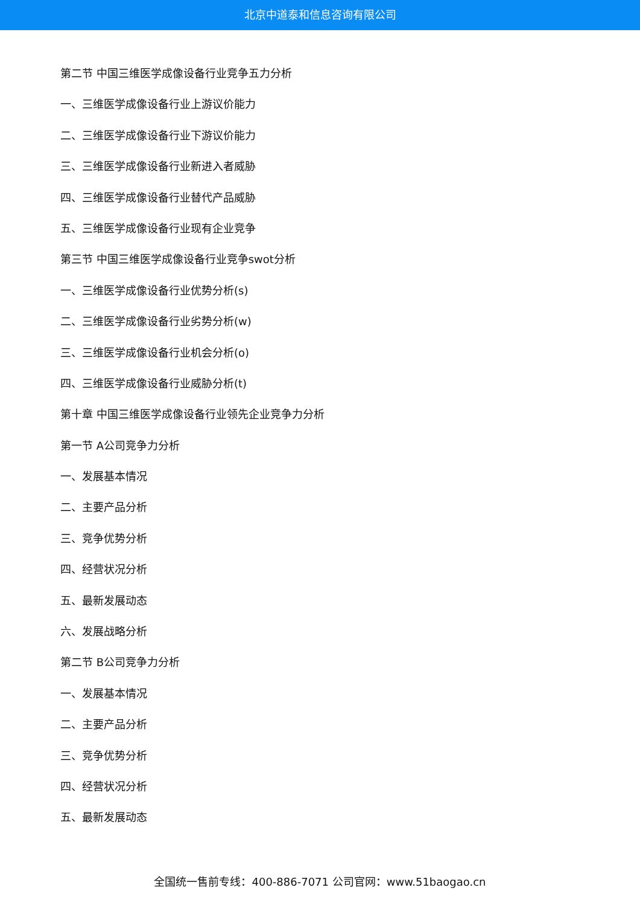北京中道泰和信息咨询有限公司
第二节 中国三维医学成像设备行业竞争五力分析
一、三维医学成像设备行业上游议价能力
二、三维医学成像设备行业下游议价能力
三、三维医学成像设备行业新进入者威胁
四、三维医学成像设备行业替代产品威胁
五、三维医学成像设备行业现有企业竞争
第三节 中国三维医学成像设备行业竞争swot分析
一、三维医学成像设备行业优势分析(s)
二、三维医学成像设备行业劣势分析(w)
三、三维医学成像设备行业机会分析(o)
四、三维医学成像设备行业威胁分析(t)
第十章 中国三维医学成像设备行业领先企业竞争力分析
第一节 A公司竞争力分析
一、发展基本情况
二、主要产品分析
三、竞争优势分析
四、经营状况分析
五、最新发展动态
六、发展战略分析
第二节 B公司竞争力分析
一、发展基本情况
二、主要产品分析
三、竞争优势分析
四、经营状况分析
五、最新发展动态
全国统一售前专线：400-886-7071 公司官网：www.51baogao.cn